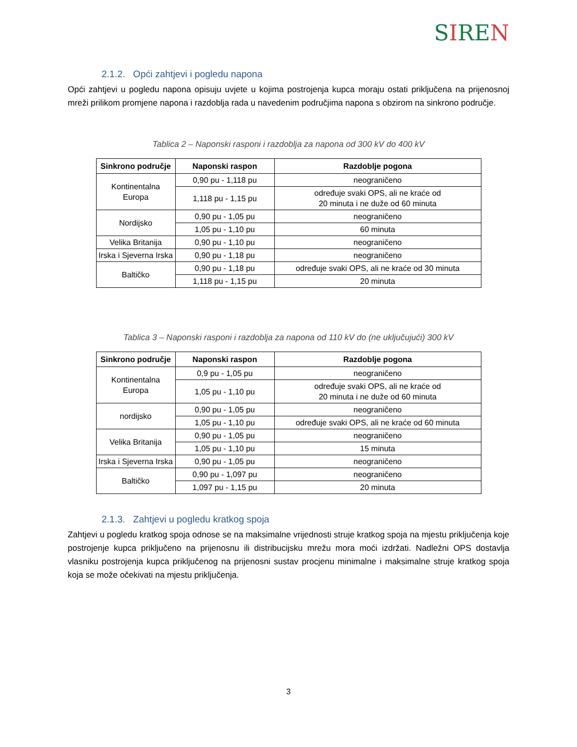SIREN
2.1.2. Opći zahtjevi i pogledu napona
Opći zahtjevi u pogledu napona opisuju uvjete u kojima postrojenja kupca moraju ostati priključena na prijenosnoj mreži prilikom promjene napona i razdoblja rada u navedenim područjima napona s obzirom na sinkrono područje.
Tablica 2 – Naponski rasponi i razdoblja za napona od 300 kV do 400 kV
| Sinkrono područje | Naponski raspon | Razdoblje pogona |
| --- | --- | --- |
| Kontinentalna Europa | 0,90 pu - 1,118 pu | neograničeno |
| | 1,118 pu - 1,15 pu | određuje svaki OPS, ali ne kraće od 20 minuta i ne duže od 60 minuta |
| Nordijsko | 0,90 pu - 1,05 pu | neograničeno |
| | 1,05 pu - 1,10 pu | 60 minuta |
| Velika Britanija | 0,90 pu - 1,10 pu | neograničeno |
| Irska i Sjeverna Irska | 0,90 pu - 1,18 pu | neograničeno |
| Baltičko | 0,90 pu - 1,18 pu | određuje svaki OPS, ali ne kraće od 30 minuta |
| | 1,118 pu - 1,15 pu | 20 minuta |
Tablica 3 – Naponski rasponi i razdoblja za napona od 110 kV do (ne uključujući) 300 kV
| Sinkrono područje | Naponski raspon | Razdoblje pogona |
| --- | --- | --- |
| Kontinentalna Europa | 0,9 pu - 1,05 pu | neograničeno |
| | 1,05 pu - 1,10 pu | određuje svaki OPS, ali ne kraće od 20 minuta i ne duže od 60 minuta |
| nordijsko | 0,90 pu - 1,05 pu | neograničeno |
| | 1,05 pu - 1,10 pu | određuje svaki OPS, ali ne kraće od 60 minuta |
| Velika Britanija | 0,90 pu - 1,05 pu | neograničeno |
| | 1,05 pu - 1,10 pu | 15 minuta |
| Irska i Sjeverna Irska | 0,90 pu - 1,05 pu | neograničeno |
| Baltičko | 0,90 pu - 1,097 pu | neograničeno |
| | 1,097 pu - 1,15 pu | 20 minuta |
2.1.3. Zahtjevi u pogledu kratkog spoja
Zahtjevi u pogledu kratkog spoja odnose se na maksimalne vrijednosti struje kratkog spoja na mjestu priključenja koje postrojenje kupca priključeno na prijenosnu ili distribucijsku mrežu mora moći izdržati. Nadležni OPS dostavlja vlasniku postrojenja kupca priključenog na prijenosni sustav procjenu minimalne i maksimalne struje kratkog spoja koja se može očekivati na mjestu priključenja.
3